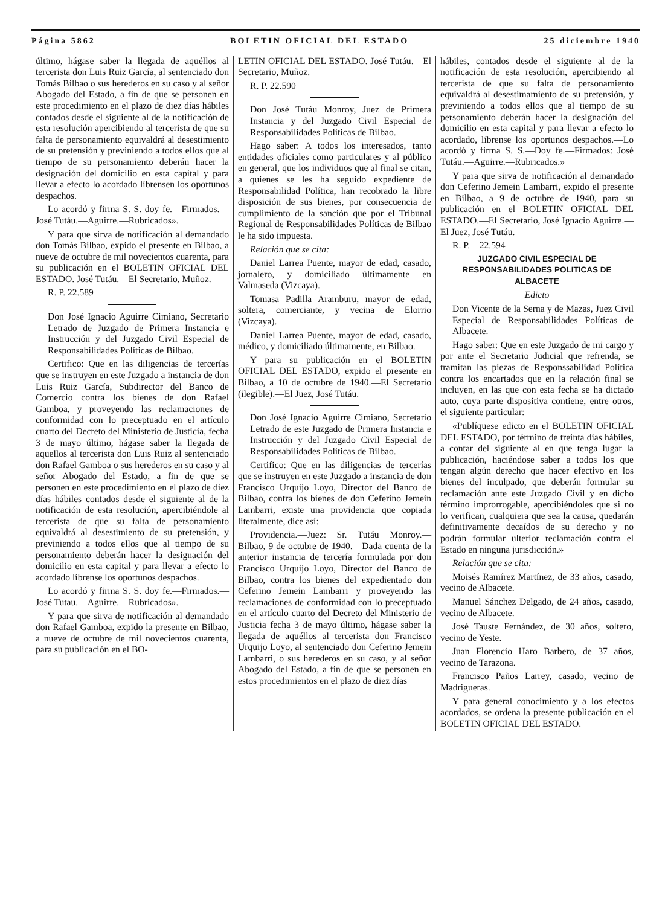Página 5862 BOLETIN OFICIAL DEL ESTADO 25 diciembre 1940
último, hágase saber la llegada de aquéllos al tercerista don Luis Ruiz García, al sentenciado don Tomás Bilbao o sus herederos en su caso y al señor Abogado del Estado, a fin de que se personen en este procedimiento en el plazo de diez días hábiles contados desde el siguiente al de la notificación de esta resolución apercibiendo al tercerista de que su falta de personamiento equivaldrá al desestimiento de su pretensión y previniendo a todos ellos que al tiempo de su personamiento deberán hacer la designación del domicilio en esta capital y para llevar a efecto lo acordado líbrensen los oportunos despachos.
Lo acordó y firma S. S. doy fe.—Firmados.— José Tutáu.—Aguirre.—Rubricados».
Y para que sirva de notificación al demandado don Tomás Bilbao, expido el presente en Bilbao, a nueve de octubre de mil novecientos cuarenta, para su publicación en el BOLETIN OFICIAL DEL ESTADO. José Tutáu.—El Secretario, Muñoz.
R. P. 22.589
Don José Ignacio Aguirre Cimiano, Secretario Letrado de Juzgado de Primera Instancia e Instrucción y del Juzgado Civil Especial de Responsabilidades Políticas de Bilbao.
Certifico: Que en las diligencias de tercerías que se instruyen en este Juzgado a instancia de don Luis Ruiz García, Subdirector del Banco de Comercio contra los bienes de don Rafael Gamboa, y proveyendo las reclamaciones de conformidad con lo preceptuado en el artículo cuarto del Decreto del Ministerio de Justicia, fecha 3 de mayo último, hágase saber la llegada de aquellos al tercerista don Luis Ruiz al sentenciado don Rafael Gamboa o sus herederos en su caso y al señor Abogado del Estado, a fin de que se personen en este procedimiento en el plazo de diez días hábiles contados desde el siguiente al de la notificación de esta resolución, apercibiéndole al tercerista de que su falta de personamiento equivaldrá al desestimiento de su pretensión, y previniendo a todos ellos que al tiempo de su personamiento deberán hacer la designación del domicilio en esta capital y para llevar a efecto lo acordado líbrense los oportunos despachos.
Lo acordó y firma S. S. doy fe.—Firmados.—José Tutau.—Aguirre.—Rubricados».
Y para que sirva de notificación al demandado don Rafael Gamboa, expido la presente en Bilbao, a nueve de octubre de mil novecientos cuarenta, para su publicación en el BO-
LETIN OFICIAL DEL ESTADO. José Tutáu.—El Secretario, Muñoz.
R. P. 22.590
Don José Tutáu Monroy, Juez de Primera Instancia y del Juzgado Civil Especial de Responsabilidades Políticas de Bilbao.
Hago saber: A todos los interesados, tanto entidades oficiales como particulares y al público en general, que los individuos que al final se citan, a quienes se les ha seguido expediente de Responsabilidad Política, han recobrado la libre disposición de sus bienes, por consecuencia de cumplimiento de la sanción que por el Tribunal Regional de Responsabilidades Políticas de Bilbao le ha sido impuesta.
Relación que se cita:
Daniel Larrea Puente, mayor de edad, casado, jornalero, y domiciliado últimamente en Valmaseda (Vizcaya).
Tomasa Padilla Aramburu, mayor de edad, soltera, comerciante, y vecina de Elorrio (Vizcaya).
Daniel Larrea Puente, mayor de edad, casado, médico, y domiciliado últimamente, en Bilbao.
Y para su publicación en el BOLETIN OFICIAL DEL ESTADO, expido el presente en Bilbao, a 10 de octubre de 1940.—El Secretario (ilegible).—El Juez, José Tutáu.
Don José Ignacio Aguirre Cimiano, Secretario Letrado de este Juzgado de Primera Instancia e Instrucción y del Juzgado Civil Especial de Responsabilidades Políticas de Bilbao.
Certifico: Que en las diligencias de tercerías que se instruyen en este Juzgado a instancia de don Francisco Urquijo Loyo, Director del Banco de Bilbao, contra los bienes de don Ceferino Jemein Lambarri, existe una providencia que copiada literalmente, dice así:
Providencia.—Juez: Sr. Tutáu Monroy.—Bilbao, 9 de octubre de 1940.—Dada cuenta de la anterior instancia de tercería formulada por don Francisco Urquijo Loyo, Director del Banco de Bilbao, contra los bienes del expedientado don Ceferino Jemein Lambarri y proveyendo las reclamaciones de conformidad con lo preceptuado en el artículo cuarto del Decreto del Ministerio de Justicia fecha 3 de mayo último, hágase saber la llegada de aquéllos al tercerista don Francisco Urquijo Loyo, al sentenciado don Ceferino Jemein Lambarri, o sus herederos en su caso, y al señor Abogado del Estado, a fin de que se personen en estos procedimientos en el plazo de diez días
hábiles, contados desde el siguiente al de la notificación de esta resolución, apercibiendo al tercerista de que su falta de personamiento equivaldrá al desestimamiento de su pretensión, y previniendo a todos ellos que al tiempo de su personamiento deberán hacer la designación del domicilio en esta capital y para llevar a efecto lo acordado, líbrense los oportunos despachos.—Lo acordó y firma S. S.—Doy fe.—Firmados: José Tutáu.—Aguirre.—Rubricados.»
Y para que sirva de notificación al demandado don Ceferino Jemein Lambarri, expido el presente en Bilbao, a 9 de octubre de 1940, para su publicación en el BOLETIN OFICIAL DEL ESTADO.—El Secretario, José Ignacio Aguirre.—El Juez, José Tutáu.
R. P.—22.594
JUZGADO CIVIL ESPECIAL DE RESPONSABILIDADES POLITICAS DE ALBACETE
Edicto
Don Vicente de la Serna y de Mazas, Juez Civil Especial de Responsabilidades Políticas de Albacete.
Hago saber: Que en este Juzgado de mi cargo y por ante el Secretario Judicial que refrenda, se tramitan las piezas de Responssabilidad Política contra los encartados que en la relación final se incluyen, en las que con esta fecha se ha dictado auto, cuya parte dispositiva contiene, entre otros, el siguiente particular:
«Publíquese edicto en el BOLETIN OFICIAL DEL ESTADO, por término de treinta días hábiles, a contar del siguiente al en que tenga lugar la publicación, haciéndose saber a todos los que tengan algún derecho que hacer efectivo en los bienes del inculpado, que deberán formular su reclamación ante este Juzgado Civil y en dicho término improrrogable, apercibiéndoles que si no lo verifican, cualquiera que sea la causa, quedarán definitivamente decaídos de su derecho y no podrán formular ulterior reclamación contra el Estado en ninguna jurisdicción.»
Relación que se cita:
Moisés Ramírez Martínez, de 33 años, casado, vecino de Albacete.
Manuel Sánchez Delgado, de 24 años, casado, vecino de Albacete.
José Tauste Fernández, de 30 años, soltero, vecino de Yeste.
Juan Florencio Haro Barbero, de 37 años, vecino de Tarazona.
Francisco Paños Larrey, casado, vecino de Madrigueras.
Y para general conocimiento y a los efectos acordados, se ordena la presente publicación en el BOLETIN OFICIAL DEL ESTADO.